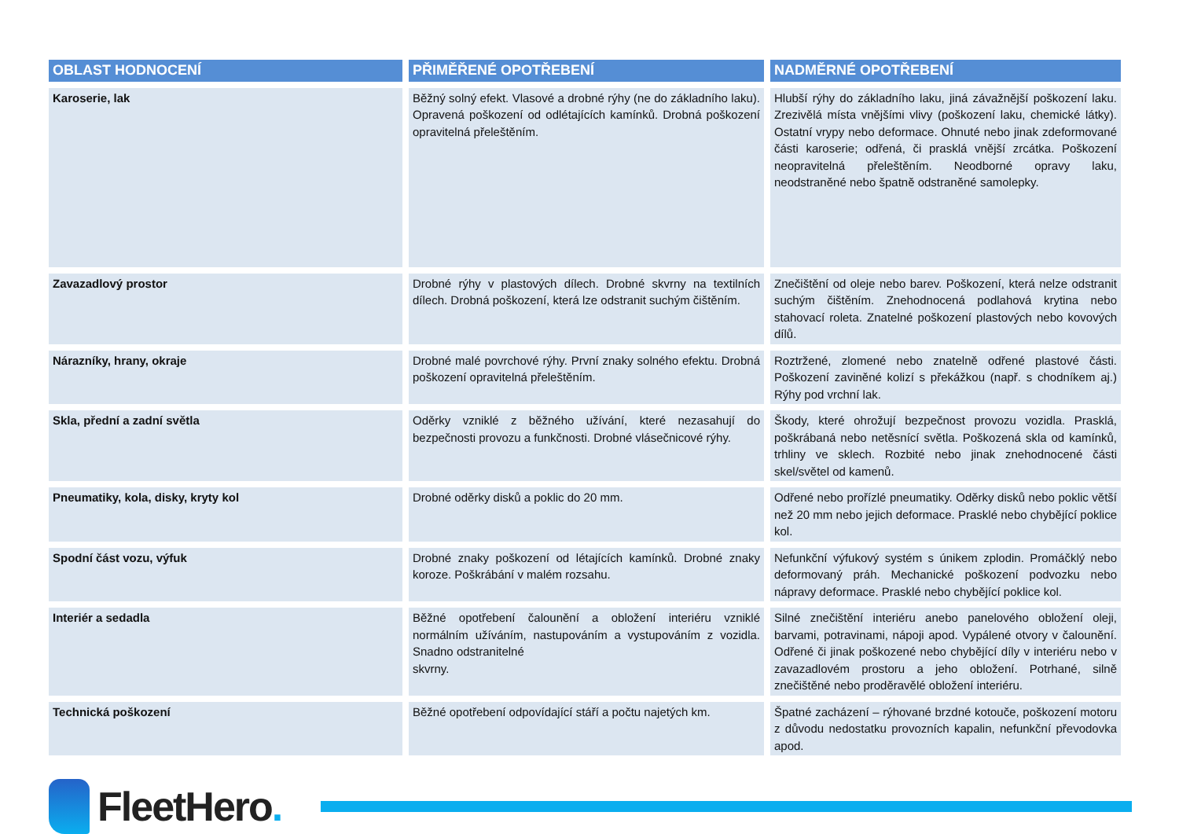| OBLAST HODNOCENÍ | PŘIMĚŘENÉ OPOTŘEBENÍ | NADMĚRNÉ OPOTŘEBENÍ |
| --- | --- | --- |
| Karoserie, lak | Běžný solný efekt. Vlasové a drobné rýhy (ne do základního laku). Opravená poškození od odlétajících kamínků. Drobná poškození opravitelná přeleštěním. | Hlubší rýhy do základního laku, jiná závažnější poškození laku. Zrezivělá místa vnějšími vlivy (poškození laku, chemické látky). Ostatní vrypy nebo deformace. Ohnuté nebo jinak zdeformované části karoserie; odřená, či prasklá vnější zrcátka. Poškození neopravitelná přeleštěním. Neodborné opravy laku, neodstraněné nebo špatně odstraněné samolepky. |
| Zavazadlový prostor | Drobné rýhy v plastových dílech. Drobné skvrny na textilních dílech. Drobná poškození, která lze odstranit suchým čištěním. | Znečištění od oleje nebo barev. Poškození, která nelze odstranit suchým čištěním. Znehodnocená podlahová krytina nebo stahovací roleta. Znatelné poškození plastových nebo kovových dílů. |
| Nárazníky, hrany, okraje | Drobné malé povrchové rýhy. První znaky solného efektu. Drobná poškození opravitelná přeleštěním. | Roztržené, zlomené nebo znatelně odřené plastové části. Poškození zaviněné kolizí s překážkou (např. s chodníkem aj.) Rýhy pod vrchní lak. |
| Skla, přední a zadní světla | Oděrky vzniklé z běžného užívání, které nezasahují do bezpečnosti provozu a funkčnosti. Drobné vlásečnicové rýhy. | Škody, které ohrožují bezpečnost provozu vozidla. Prasklá, poškrábaná nebo netěsnící světla. Poškozená skla od kamínků, trhliny ve sklech. Rozbité nebo jinak znehodnocené části skel/světel od kamenů. |
| Pneumatiky, kola, disky, kryty kol | Drobné oděrky disků a poklic do 20 mm. | Odřené nebo prořízlé pneumatiky. Oděrky disků nebo poklic větší než 20 mm nebo jejich deformace. Prasklé nebo chybějící poklice kol. |
| Spodní část vozu, výfuk | Drobné znaky poškození od létajících kamínků. Drobné znaky koroze. Poškrábání v malém rozsahu. | Nefunkční výfukový systém s únikem zplodin. Promáčklý nebo deformovaný práh. Mechanické poškození podvozku nebo nápravy deformace. Prasklé nebo chybějící poklice kol. |
| Interiér a sedadla | Běžné opotřebení čalounění a obložení interiéru vzniklé normálním užíváním, nastupováním a vystupováním z vozidla. Snadno odstranitelné skvrny. | Silné znečištění interiéru anebo panelového obložení oleji, barvami, potravinami, nápoji apod. Vypálené otvory v čalounění. Odřené či jinak poškozené nebo chybějící díly v interiéru nebo v zavazadlovém prostoru a jeho obložení. Potrhané, silně znečištěné nebo proděravělé obložení interiéru. |
| Technická poškození | Běžné opotřebení odpovídající stáří a počtu najetých km. | Špatné zacházení – rýhované brzdné kotouče, poškození motoru z důvodu nedostatku provozních kapalin, nefunkční převodovka apod. |
FleetHero.